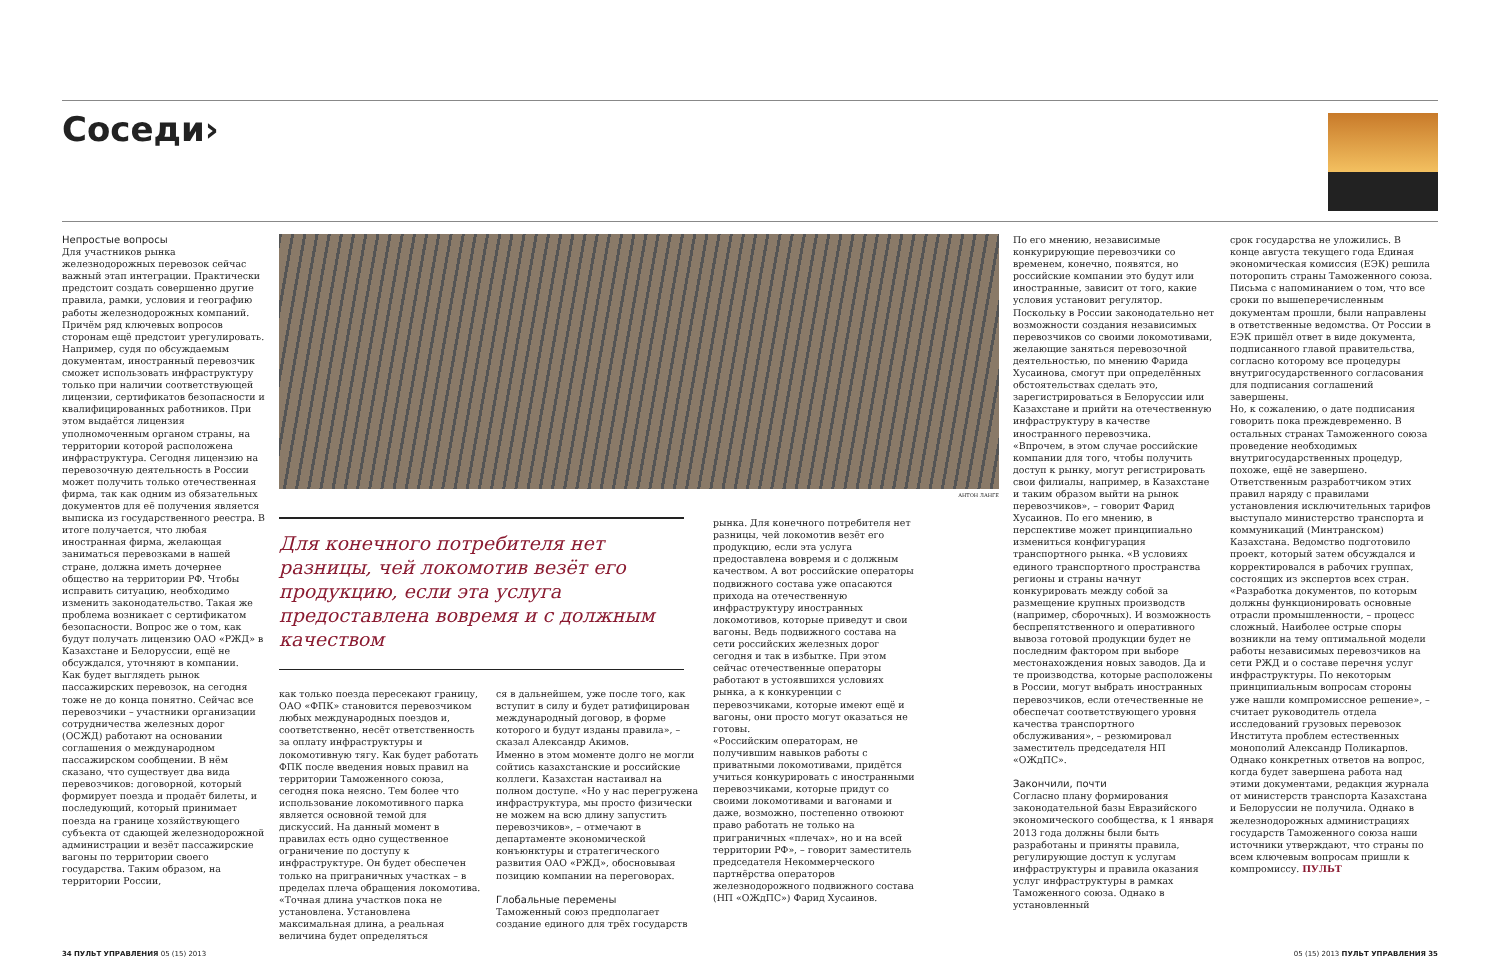Соседи›
Непростые вопросы
Для участников рынка железнодорожных перевозок сейчас важный этап интеграции. Практически предстоит создать совершенно другие правила, рамки, условия и географию работы железнодорожных компаний. Причём ряд ключевых вопросов сторонам ещё предстоит урегулировать. Например, судя по обсуждаемым документам, иностранный перевозчик сможет использовать инфраструктуру только при наличии соответствующей лицензии, сертификатов безопасности и квалифицированных работников. При этом выдаётся лицензия уполномоченным органом страны, на территории которой расположена инфраструктура. Сегодня лицензию на перевозочную деятельность в России может получить только отечественная фирма, так как одним из обязательных документов для её получения является выписка из государственного реестра. В итоге получается, что любая иностранная фирма, желающая заниматься перевозками в нашей стране, должна иметь дочернее общество на территории РФ. Чтобы исправить ситуацию, необходимо изменить законодательство. Такая же проблема возникает с сертификатом безопасности. Вопрос же о том, как будут получать лицензию ОАО «РЖД» в Казахстане и Белоруссии, ещё не обсуждался, уточняют в компании.
Как будет выглядеть рынок пассажирских перевозок, на сегодня тоже не до конца понятно. Сейчас все перевозчики – участники организации сотрудничества железных дорог (ОСЖД) работают на основании соглашения о международном пассажирском сообщении. В нём сказано, что существует два вида перевозчиков: договорной, который формирует поезда и продаёт билеты, и последующий, который принимает поезда на границе хозяйствующего субъекта от сдающей железнодорожной администрации и везёт пассажирские вагоны по территории своего государства. Таким образом, на территории России,
АНТОН ЛАНГЕ
Для конечного потребителя нет разницы, чей локомотив везёт его продукцию, если эта услуга предоставлена вовремя и с должным качеством
как только поезда пересекают границу, ОАО «ФПК» становится перевозчиком любых международных поездов и, соответственно, несёт ответственность за оплату инфраструктуры и локомотивную тягу. Как будет работать ФПК после введения новых правил на территории Таможенного союза, сегодня пока неясно. Тем более что использование локомотивного парка является основной темой для дискуссий. На данный момент в правилах есть одно существенное ограничение по доступу к инфраструктуре. Он будет обеспечен только на приграничных участках – в пределах плеча обращения локомотива. «Точная длина участков пока не установлена. Установлена максимальная длина, а реальная величина будет определяться
ся в дальнейшем, уже после того, как вступит в силу и будет ратифицирован международный договор, в форме которого и будут изданы правила», – сказал Александр Акимов.
Именно в этом моменте долго не могли сойтись казахстанские и российские коллеги. Казахстан настаивал на полном доступе. «Но у нас перегружена инфраструктура, мы просто физически не можем на всю длину запустить перевозчиков», – отмечают в департаменте экономической конъюнктуры и стратегического развития ОАО «РЖД», обосновывая позицию компании на переговорах.
Глобальные перемены
Таможенный союз предполагает создание единого для трёх государств
рынка. Для конечного потребителя нет разницы, чей локомотив везёт его продукцию, если эта услуга предоставлена вовремя и с должным качеством. А вот российские операторы подвижного состава уже опасаются прихода на отечественную инфраструктуру иностранных локомотивов, которые приведут и свои вагоны. Ведь подвижного состава на сети российских железных дорог сегодня и так в избытке. При этом сейчас отечественные операторы работают в устоявшихся условиях рынка, а к конкуренции с перевозчиками, которые имеют ещё и вагоны, они просто могут оказаться не готовы.
«Российским операторам, не получившим навыков работы с приватными локомотивами, придётся учиться конкурировать с иностранными перевозчиками, которые придут со своими локомотивами и вагонами и даже, возможно, постепенно отвоюют право работать не только на приграничных «плечах», но и на всей территории РФ», – говорит заместитель председателя Некоммерческого партнёрства операторов железнодорожного подвижного состава (НП «ОЖдПС») Фарид Хусаинов.
По его мнению, независимые конкурирующие перевозчики со временем, конечно, появятся, но российские компании это будут или иностранные, зависит от того, какие условия установит регулятор. Поскольку в России законодательно нет возможности создания независимых перевозчиков со своими локомотивами, желающие заняться перевозочной деятельностью, по мнению Фарида Хусаинова, смогут при определённых обстоятельствах сделать это, зарегистрироваться в Белоруссии или Казахстане и прийти на отечественную инфраструктуру в качестве иностранного перевозчика.
«Впрочем, в этом случае российские компании для того, чтобы получить доступ к рынку, могут регистрировать свои филиалы, например, в Казахстане и таким образом выйти на рынок перевозчиков», – говорит Фарид Хусаинов. По его мнению, в перспективе может принципиально измениться конфигурация транспортного рынка. «В условиях единого транспортного пространства регионы и страны начнут конкурировать между собой за размещение крупных производств (например, сборочных). И возможность беспрепятственного и оперативного вывоза готовой продукции будет не последним фактором при выборе местонахождения новых заводов. Да и те производства, которые расположены в России, могут выбрать иностранных перевозчиков, если отечественные не обеспечат соответствующего уровня качества транспортного обслуживания», – резюмировал заместитель председателя НП «ОЖдПС».
Закончили, почти
Согласно плану формирования законодательной базы Евразийского экономического сообщества, к 1 января 2013 года должны были быть разработаны и приняты правила, регулирующие доступ к услугам инфраструктуры и правила оказания услуг инфраструктуры в рамках Таможенного союза. Однако в установленный
срок государства не уложились. В конце августа текущего года Единая экономическая комиссия (ЕЭК) решила поторопить страны Таможенного союза. Письма с напоминанием о том, что все сроки по вышеперечисленным документам прошли, были направлены в ответственные ведомства. От России в ЕЭК пришёл ответ в виде документа, подписанного главой правительства, согласно которому все процедуры внутригосударственного согласования для подписания соглашений завершены.
Но, к сожалению, о дате подписания говорить пока преждевременно. В остальных странах Таможенного союза проведение необходимых внутригосударственных процедур, похоже, ещё не завершено.
Ответственным разработчиком этих правил наряду с правилами установления исключительных тарифов выступало министерство транспорта и коммуникаций (Минтранском) Казахстана. Ведомство подготовило проект, который затем обсуждался и корректировался в рабочих группах, состоящих из экспертов всех стран.
«Разработка документов, по которым должны функционировать основные отрасли промышленности, – процесс сложный. Наиболее острые споры возникли на тему оптимальной модели работы независимых перевозчиков на сети РЖД и о составе перечня услуг инфраструктуры. По некоторым принципиальным вопросам стороны уже нашли компромиссное решение», – считает руководитель отдела исследований грузовых перевозок Института проблем естественных монополий Александр Поликарпов.
Однако конкретных ответов на вопрос, когда будет завершена работа над этими документами, редакция журнала от министерств транспорта Казахстана и Белоруссии не получила. Однако в железнодорожных администрациях государств Таможенного союза наши источники утверждают, что страны по всем ключевым вопросам пришли к компромиссу. ПУЛЬТ
34 ПУЛЬТ УПРАВЛЕНИЯ 05 (15) 2013 05 (15) 2013 ПУЛЬТ УПРАВЛЕНИЯ 35